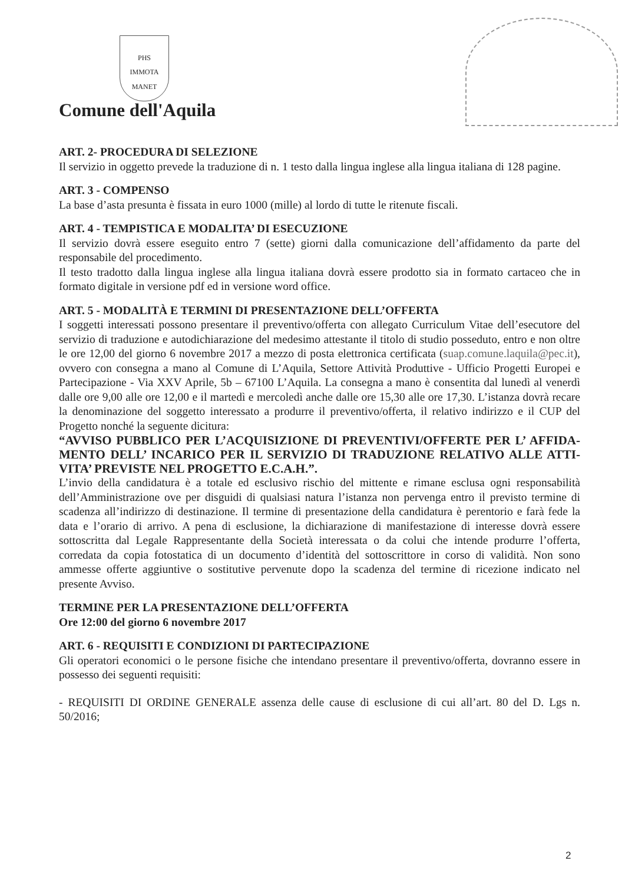PHS
IMMOTA MANET
Comune dell'Aquila
ART. 2- PROCEDURA DI SELEZIONE
Il servizio in oggetto prevede la traduzione di n. 1 testo dalla lingua inglese alla lingua italiana di 128 pagine.
ART. 3 - COMPENSO
La base d’asta presunta è fissata in euro 1000 (mille) al lordo di tutte le ritenute fiscali.
ART. 4 - TEMPISTICA E MODALITA’ DI ESECUZIONE
Il servizio dovrà essere eseguito entro 7 (sette) giorni dalla comunicazione dell’affidamento da parte del responsabile del procedimento.
Il testo tradotto dalla lingua inglese alla lingua italiana dovrà essere prodotto sia in formato cartaceo che in formato digitale in versione pdf ed in versione word office.
ART. 5 - MODALITÀ E TERMINI DI PRESENTAZIONE DELL’OFFERTA
I soggetti interessati possono presentare il preventivo/offerta con allegato Curriculum Vitae dell’esecutore del servizio di traduzione e autodichiarazione del medesimo attestante il titolo di studio posseduto, entro e non oltre le ore 12,00 del giorno 6 novembre 2017 a mezzo di posta elettronica certificata (suap.comune.laquila@pec.it), ovvero con consegna a mano al Comune di L’Aquila, Settore Attività Produttive - Ufficio Progetti Europei e Partecipazione - Via XXV Aprile, 5b – 67100 L’Aquila. La consegna a mano è consentita dal lunedì al venerdì dalle ore 9,00 alle ore 12,00 e il martedì e mercoledì anche dalle ore 15,30 alle ore 17,30. L’istanza dovrà recare la denominazione del soggetto interessato a produrre il preventivo/offerta, il relativo indirizzo e il CUP del Progetto nonché la seguente dicitura:
“AVVISO PUBBLICO PER L’ACQUISIZIONE DI PREVENTIVI/OFFERTE PER L’ AFFIDA-MENTO DELL’ INCARICO PER IL SERVIZIO DI TRADUZIONE RELATIVO ALLE ATTI-VITA’ PREVISTE NEL PROGETTO E.C.A.H.”.
L’invio della candidatura è a totale ed esclusivo rischio del mittente e rimane esclusa ogni responsabilità dell’Amministrazione ove per disguidi di qualsiasi natura l’istanza non pervenga entro il previsto termine di scadenza all’indirizzo di destinazione. Il termine di presentazione della candidatura è perentorio e farà fede la data e l’orario di arrivo. A pena di esclusione, la dichiarazione di manifestazione di interesse dovrà essere sottoscritta dal Legale Rappresentante della Società interessata o da colui che intende produrre l’offerta, corredata da copia fotostatica di un documento d’identità del sottoscrittore in corso di validità. Non sono ammesse offerte aggiuntive o sostitutive pervenute dopo la scadenza del termine di ricezione indicato nel presente Avviso.
TERMINE PER LA PRESENTAZIONE DELL’OFFERTA
Ore 12:00 del giorno 6 novembre 2017
ART. 6 - REQUISITI E CONDIZIONI DI PARTECIPAZIONE
Gli operatori economici o le persone fisiche che intendano presentare il preventivo/offerta, dovranno essere in possesso dei seguenti requisiti:
- REQUISITI DI ORDINE GENERALE assenza delle cause di esclusione di cui all’art. 80 del D. Lgs n. 50/2016;
2